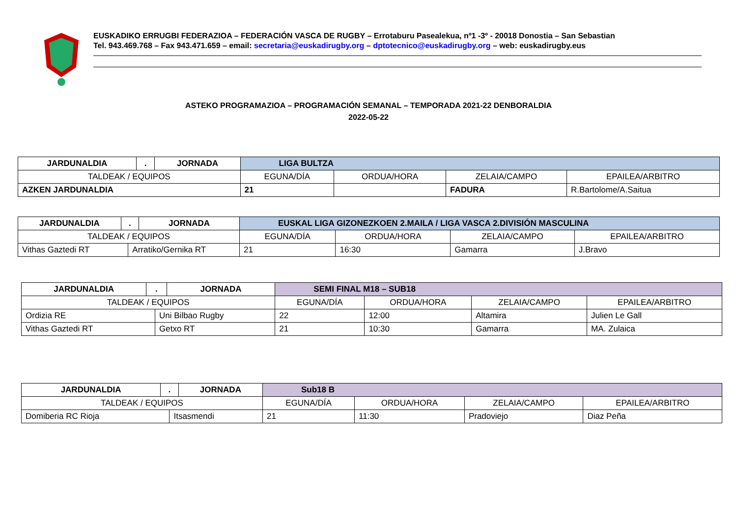EUSKADIKO ERRUGBI FEDERAZIOA – FEDERACIÓN VASCA DE RUGBY – Errotaburu Pasealekua, nº1 -3º - 20018 Donostia – San Sebastian
Tel. 943.469.768 – Fax 943.471.659 – email: secretaria@euskadirugby.org – dptotecnico@euskadirugby.org – web: euskadirugby.eus
ASTEKO PROGRAMAZIOA – PROGRAMACIÓN SEMANAL – TEMPORADA 2021-22 DENBORALDIA
2022-05-22
| JARDUNALDIA | . | JORNADA | LIGA BULTZA | | | |
| TALDEAK / EQUIPOS | | | EGUNA/DÍA | ORDUA/HORA | ZELAIA/CAMPO | EPAILEA/ARBITRO |
| AZKEN JARDUNALDIA | | | 21 | | FADURA | R.Bartolome/A.Saitua |
| JARDUNALDIA | . | | JORNADA | EUSKAL LIGA GIZONEZKOEN 2.MAILA / LIGA VASCA 2.DIVISIÓN MASCULINA | | | |
| TALDEAK / EQUIPOS | | | | EGUNA/DÍA | ORDUA/HORA | ZELAIA/CAMPO | EPAILEA/ARBITRO |
| Vithas Gaztedi RT | | Arratiko/Gernika RT | | 21 | 16:30 | Gamarra | J.Bravo |
| JARDUNALDIA | . | | JORNADA | SEMI FINAL M18 – SUB18 | | | |
| TALDEAK / EQUIPOS | | | | EGUNA/DÍA | ORDUA/HORA | ZELAIA/CAMPO | EPAILEA/ARBITRO |
| Ordizia RE | | Uni Bilbao Rugby | | 22 | 12:00 | Altamira | Julien Le Gall |
| Vithas Gaztedi RT | | Getxo RT | | 21 | 10:30 | Gamarra | MA. Zulaica |
| JARDUNALDIA | . | | JORNADA | Sub18 B | | | |
| TALDEAK / EQUIPOS | | | | EGUNA/DÍA | ORDUA/HORA | ZELAIA/CAMPO | EPAILEA/ARBITRO |
| Domiberia RC Rioja | | Itsasmendi | | 21 | 11:30 | Pradoviejo | Diaz Peña |